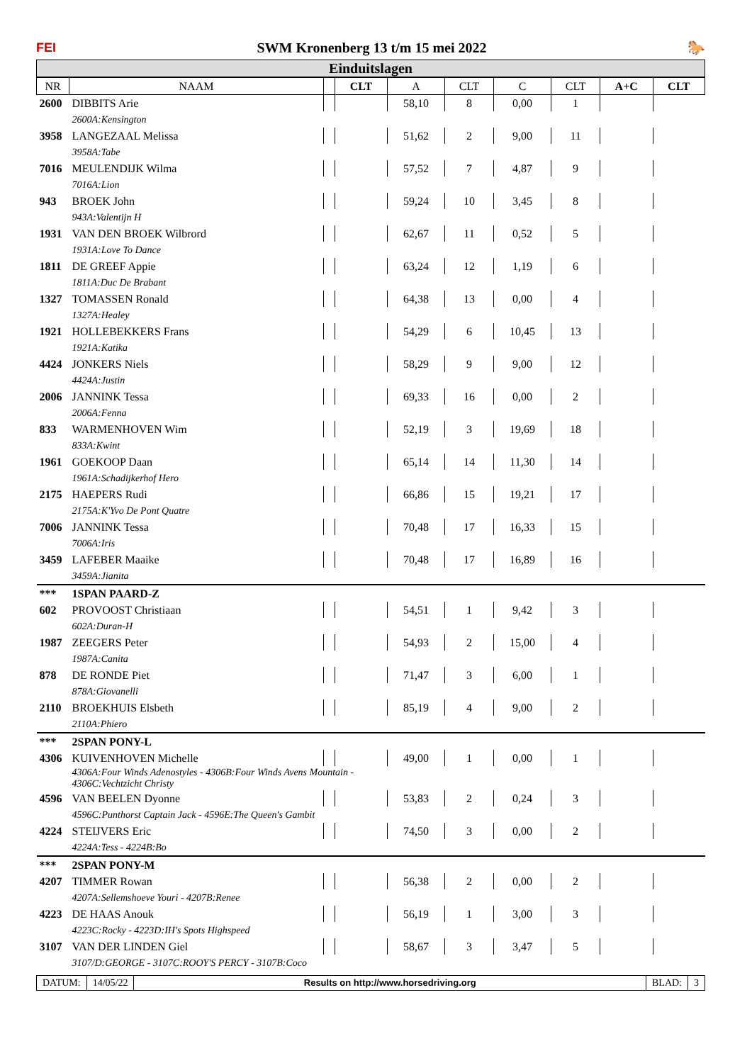FEI SWM Kronenberg 13 t/m 15 mei 2022 🐎
Einduitslagen
| NR | NAAM | | CLT | A | CLT | C | CLT | A+C | CLT |
| --- | --- | --- | --- | --- | --- | --- | --- | --- | --- |
| 2600 | DIBBITS Arie | | | 58,10 | 8 | 0,00 | 1 | | |
| | 2600A:Kensington | | | | | | | | |
| 3958 | LANGEZAAL Melissa | | | 51,62 | 2 | 9,00 | 11 | | |
| | 3958A:Tabe | | | | | | | | |
| 7016 | MEULENDIJK Wilma | | | 57,52 | 7 | 4,87 | 9 | | |
| | 7016A:Lion | | | | | | | | |
| 943 | BROEK John | | | 59,24 | 10 | 3,45 | 8 | | |
| | 943A:Valentijn H | | | | | | | | |
| 1931 | VAN DEN BROEK Wilbrord | | | 62,67 | 11 | 0,52 | 5 | | |
| | 1931A:Love To Dance | | | | | | | | |
| 1811 | DE GREEF Appie | | | 63,24 | 12 | 1,19 | 6 | | |
| | 1811A:Duc De Brabant | | | | | | | | |
| 1327 | TOMASSEN Ronald | | | 64,38 | 13 | 0,00 | 4 | | |
| | 1327A:Healey | | | | | | | | |
| 1921 | HOLLEBEKKERS Frans | | | 54,29 | 6 | 10,45 | 13 | | |
| | 1921A:Katika | | | | | | | | |
| 4424 | JONKERS Niels | | | 58,29 | 9 | 9,00 | 12 | | |
| | 4424A:Justin | | | | | | | | |
| 2006 | JANNINK Tessa | | | 69,33 | 16 | 0,00 | 2 | | |
| | 2006A:Fenna | | | | | | | | |
| 833 | WARMENHOVEN Wim | | | 52,19 | 3 | 19,69 | 18 | | |
| | 833A:Kwint | | | | | | | | |
| 1961 | GOEKOOP Daan | | | 65,14 | 14 | 11,30 | 14 | | |
| | 1961A:Schadijkerhof Hero | | | | | | | | |
| 2175 | HAEPERS Rudi | | | 66,86 | 15 | 19,21 | 17 | | |
| | 2175A:K'Yvo De Pont Quatre | | | | | | | | |
| 7006 | JANNINK Tessa | | | 70,48 | 17 | 16,33 | 15 | | |
| | 7006A:Iris | | | | | | | | |
| 3459 | LAFEBER Maaike | | | 70,48 | 17 | 16,89 | 16 | | |
| | 3459A:Jianita | | | | | | | | |
| *** | 1SPAN PAARD-Z | | | | | | | | |
| 602 | PROVOOST Christiaan | | | 54,51 | 1 | 9,42 | 3 | | |
| | 602A:Duran-H | | | | | | | | |
| 1987 | ZEEGERS Peter | | | 54,93 | 2 | 15,00 | 4 | | |
| | 1987A:Canita | | | | | | | | |
| 878 | DE RONDE Piet | | | 71,47 | 3 | 6,00 | 1 | | |
| | 878A:Giovanelli | | | | | | | | |
| 2110 | BROEKHUIS Elsbeth | | | 85,19 | 4 | 9,00 | 2 | | |
| | 2110A:Phiero | | | | | | | | |
| *** | 2SPAN PONY-L | | | | | | | | |
| 4306 | KUIVENHOVEN Michelle | | | 49,00 | 1 | 0,00 | 1 | | |
| | 4306A:Four Winds Adenostyles - 4306B:Four Winds Avens Mountain - 4306C:Vechtzicht Christy | | | | | | | | |
| 4596 | VAN BEELEN Dyonne | | | 53,83 | 2 | 0,24 | 3 | | |
| | 4596C:Punthorst Captain Jack - 4596E:The Queen's Gambit | | | | | | | | |
| 4224 | STEIJVERS Eric | | | 74,50 | 3 | 0,00 | 2 | | |
| | 4224A:Tess - 4224B:Bo | | | | | | | | |
| *** | 2SPAN PONY-M | | | | | | | | |
| 4207 | TIMMER Rowan | | | 56,38 | 2 | 0,00 | 2 | | |
| | 4207A:Sellemshoeve Youri - 4207B:Renee | | | | | | | | |
| 4223 | DE HAAS Anouk | | | 56,19 | 1 | 3,00 | 3 | | |
| | 4223C:Rocky - 4223D:IH's Spots Highspeed | | | | | | | | |
| 3107 | VAN DER LINDEN Giel | | | 58,67 | 3 | 3,47 | 5 | | |
| | 3107/D:GEORGE - 3107C:ROOY'S PERCY - 3107B:Coco | | | | | | | | |
DATUM: 14/05/22 Results on http://www.horsedriving.org
BLAD: 3